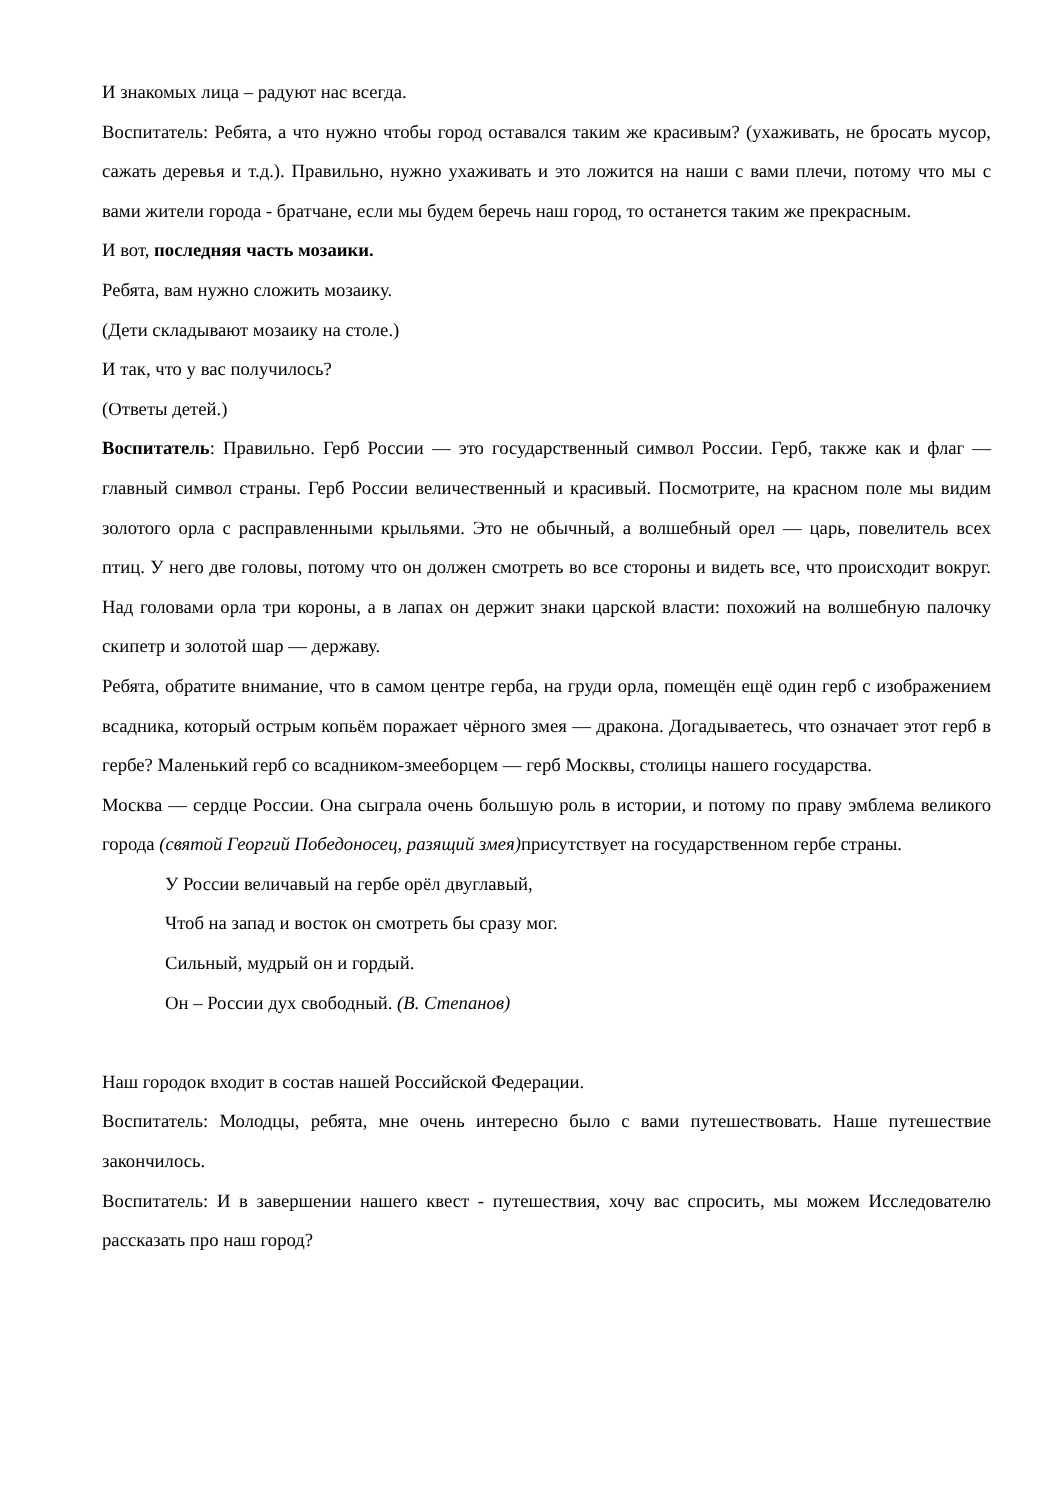И знакомых лица – радуют нас всегда.
Воспитатель: Ребята, а что нужно чтобы город оставался таким же красивым? (ухаживать, не бросать мусор, сажать деревья и т.д.). Правильно, нужно ухаживать и это ложится на наши с вами плечи, потому что мы с вами жители города - братчане, если мы будем беречь наш город, то останется таким же прекрасным.
И вот, последняя часть мозаики.
Ребята, вам нужно сложить мозаику.
(Дети складывают мозаику на столе.)
И так, что у вас получилось?
(Ответы детей.)
Воспитатель: Правильно. Герб России — это государственный символ России. Герб, также как и флаг — главный символ страны. Герб России величественный и красивый. Посмотрите, на красном поле мы видим золотого орла с расправленными крыльями. Это не обычный, а волшебный орел — царь, повелитель всех птиц. У него две головы, потому что он должен смотреть во все стороны и видеть все, что происходит вокруг. Над головами орла три короны, а в лапах он держит знаки царской власти: похожий на волшебную палочку скипетр и золотой шар — державу.
Ребята, обратите внимание, что в самом центре герба, на груди орла, помещён ещё один герб с изображением всадника, который острым копьём поражает чёрного змея — дракона. Догадываетесь, что означает этот герб в гербе? Маленький герб со всадником-змееборцем — герб Москвы, столицы нашего государства.
Москва — сердце России. Она сыграла очень большую роль в истории, и потому по праву эмблема великого города (святой Георгий Победоносец, разящий змея) присутствует на государственном гербе страны.
У России величавый на гербе орёл двуглавый,
Чтоб на запад и восток он смотреть бы сразу мог.
Сильный, мудрый он и гордый.
Он – России дух свободный. (В. Степанов)
Наш городок входит в состав нашей Российской Федерации.
Воспитатель: Молодцы, ребята, мне очень интересно было с вами путешествовать. Наше путешествие закончилось.
Воспитатель: И в завершении нашего квест - путешествия, хочу вас спросить, мы можем Исследователю рассказать про наш город?